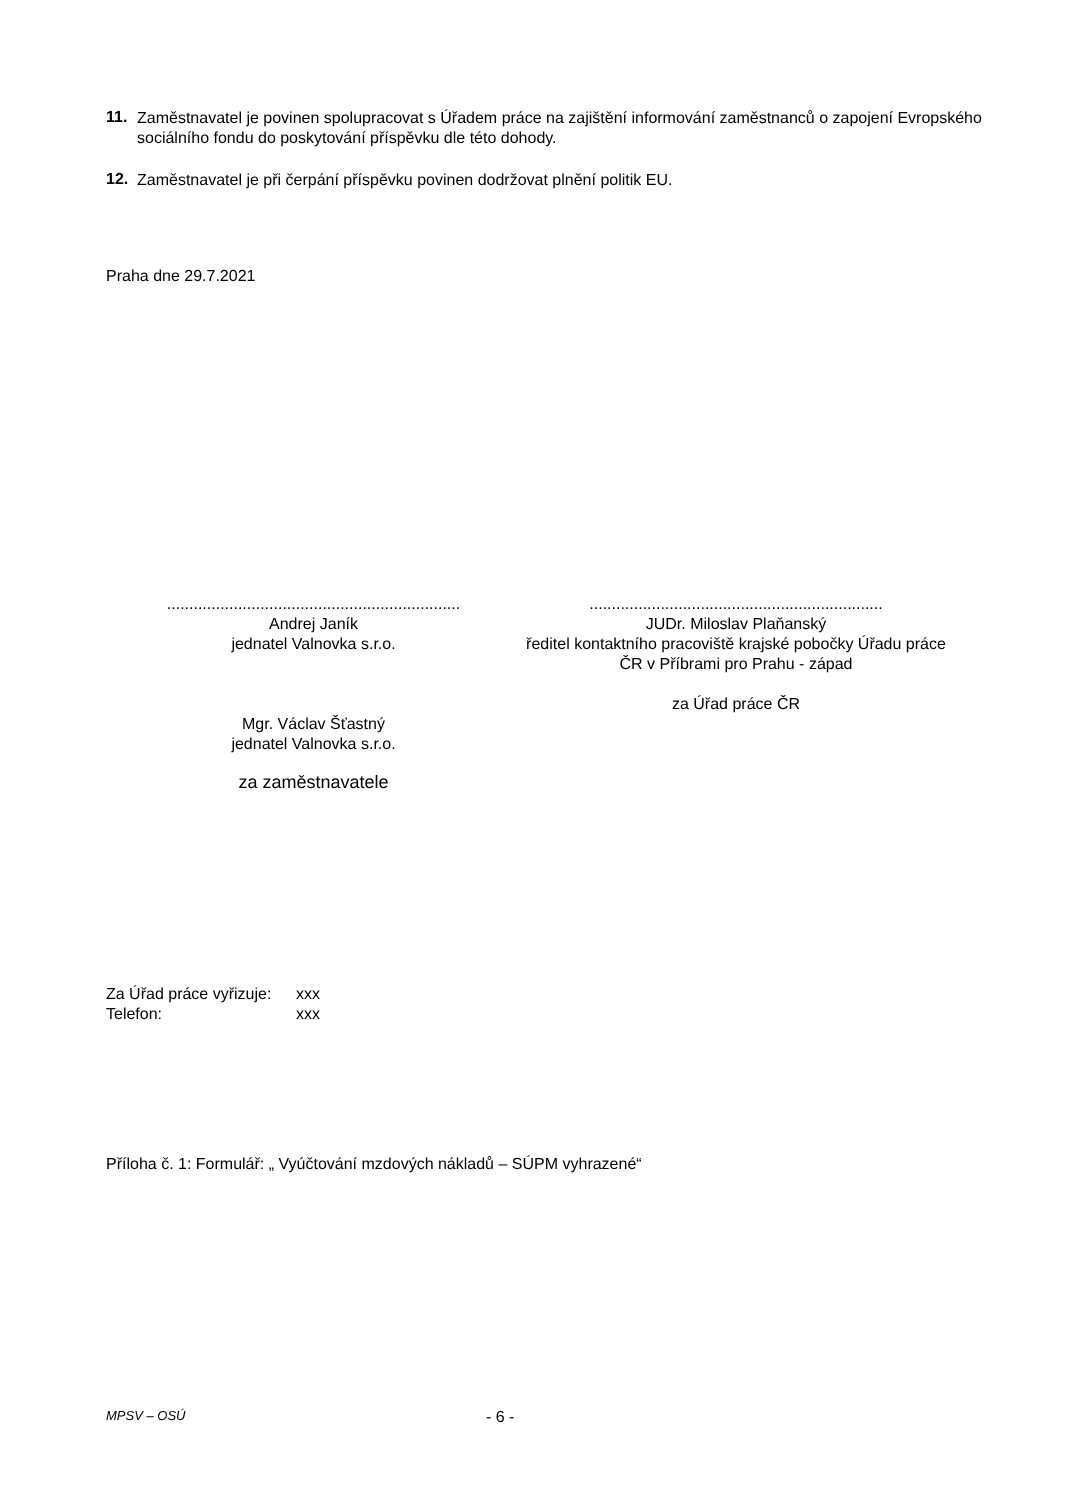11.
Zaměstnavatel je povinen spolupracovat s Úřadem práce na zajištění informování zaměstnanců o zapojení Evropského sociálního fondu do poskytování příspěvku dle této dohody.
12.
Zaměstnavatel je při čerpání příspěvku povinen dodržovat plnění politik EU.
Praha dne 29.7.2021
..................................................................
Andrej Janík
jednatel Valnovka s.r.o.
Mgr. Václav Šťastný
jednatel Valnovka s.r.o.
za zaměstnavatele
..................................................................
JUDr. Miloslav Plaňanský
ředitel kontaktního pracoviště krajské pobočky Úřadu práce ČR v Příbrami pro Prahu - západ
za Úřad práce ČR
Za Úřad práce vyřizuje: xxx
Telefon: xxx
Příloha č. 1: Formulář: „ Vyúčtování mzdových nákladů – SÚPM vyhrazené“
MPSV – OSÚ - 6 -